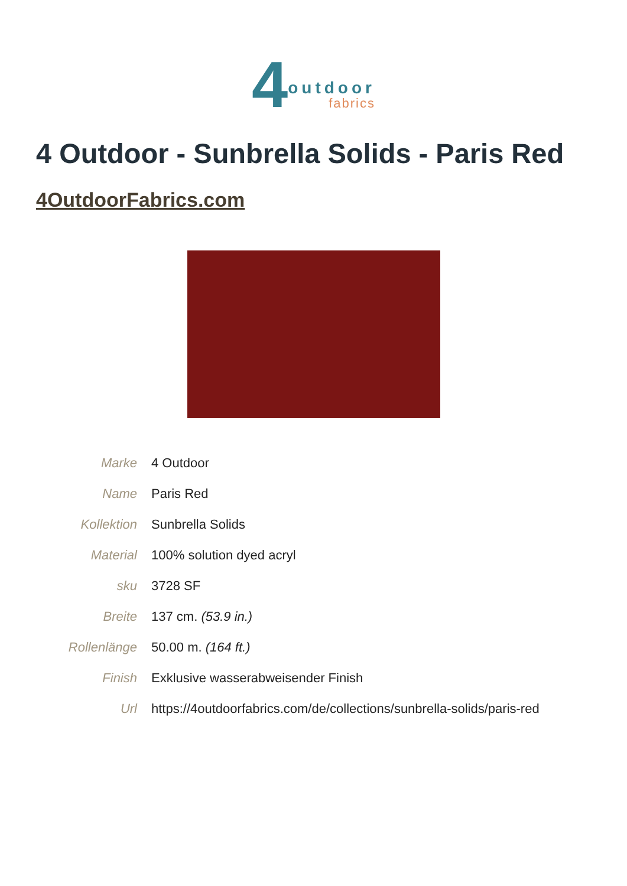4 outdoor
fabrics
4 Outdoor - Sunbrella Solids - Paris Red
4OutdoorFabrics.com
| Marke | 4 Outdoor |
| Name | Paris Red |
| Kollektion | Sunbrella Solids |
| Material | 100% solution dyed acryl |
| sku | 3728 SF |
| Breite | 137 cm. (53.9 in.) |
| Rollenlänge | 50.00 m. (164 ft.) |
| Finish | Exklusive wasserabweisender Finish |
| Url | https://4outdoorfabrics.com/de/collections/sunbrella-solids/paris-red |